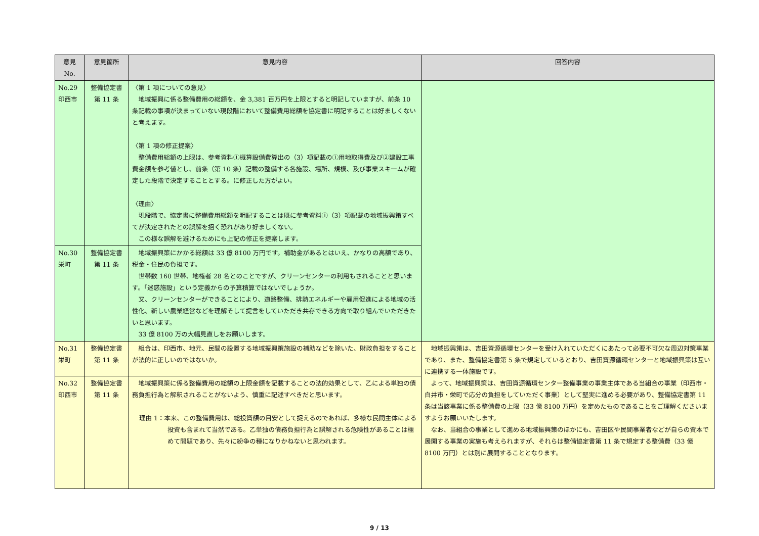| 意見No. | 意見箇所 | 意見内容 | 回答内容 |
| --- | --- | --- | --- |
| No.29 印西市 | 整備協定書 第 11 条 | 〈第 1 項についての意見〉 地域振興に係る整備費用の総額を、金 3,381 百万円を上限とすると明記していますが、前条 10 条記載の事項が決まっていない現段階において整備費用総額を協定書に明記することは好ましくないと考えます。 〈第 1 項の修正提案〉 整備費用総額の上限は、参考資料①概算設備費算出の（3）項記載の①用地取得費及び②建設工事費金額を参考値とし、前条（第 10 条）記載の整備する各施設、場所、規模、及び事業スキームが確定した段階で決定することとする。に修正した方がよい。 〈理由〉 現段階で、協定書に整備費用総額を明記することは既に参考資料①（3）項記載の地域振興策すべてが決定されたとの誤解を招く恐れがあり好ましくない。 この様な誤解を避けるためにも上記の修正を提案します。 | |
| No.30 栄町 | 整備協定書 第 11 条 | 地域振興策にかかる総額は 33 億 8100 万円です。補助金があるとはいえ、かなりの高額であり、税金・住民の負担です。 世帯数 160 世帯、地権者 28 名とのことですが、クリーンセンターの利用もされることと思います。「迷惑施設」という定義からの予算積算ではないでしょうか。 又、クリーンセンターができることにより、道路整備、排熱エネルギーや雇用促進による地域の活性化、新しい農業経営などを理解そして提言をしていただき共存できる方向で取り組んでいただきたいと思います。 33 億 8100 万の大幅見直しをお願いします。 | |
| No.31 栄町 | 整備協定書 第 11 条 | 組合は、印西市、地元、民間の設置する地域振興策施設の補助などを除いた、財政負担をすることが法的に正しいのではないか。 | 地域振興策は、吉田資源循環センターを受け入れていただくにあたって必要不可欠な周辺対策事業であり、また、整備協定書第 5 条で規定しているとおり、吉田資源循環センターと地域振興策は互いに連携する一体施設です。 よって、地域振興策は、吉田資源循環センター整備事業の事業主体である当組合の事業（印西市・白井市・栄町で応分の負担をしていただく事業）として堅実に進める必要があり、整備協定書第 11 条は当該事業に係る整備費の上限（33 億 8100 万円）を定めたものであることをご理解くださいますようお願いいたします。 なお、当組合の事業として進める地域振興策のほかにも、吉田区や民間事業者などが自らの資本で展開する事業の実施も考えられますが、それらは整備協定書第 11 条で規定する整備費（33 億 8100 万円）とは別に展開することとなります。 |
| No.32 印西市 | 整備協定書 第 11 条 | 地域振興策に係る整備費用の総額の上限金額を記載することの法的効果として、乙による単独の債務負担行為と解釈されることがないよう、慎重に記述すべきだと思います。 理由 1：本来、この整備費用は、総投資額の目安として捉えるのであれば、多様な民間主体による投資も含まれて当然である。乙単独の債務負担行為と誤解される危険性があることは極めて問題であり、先々に紛争の種になりかねないと思われます。 | |
9 / 13